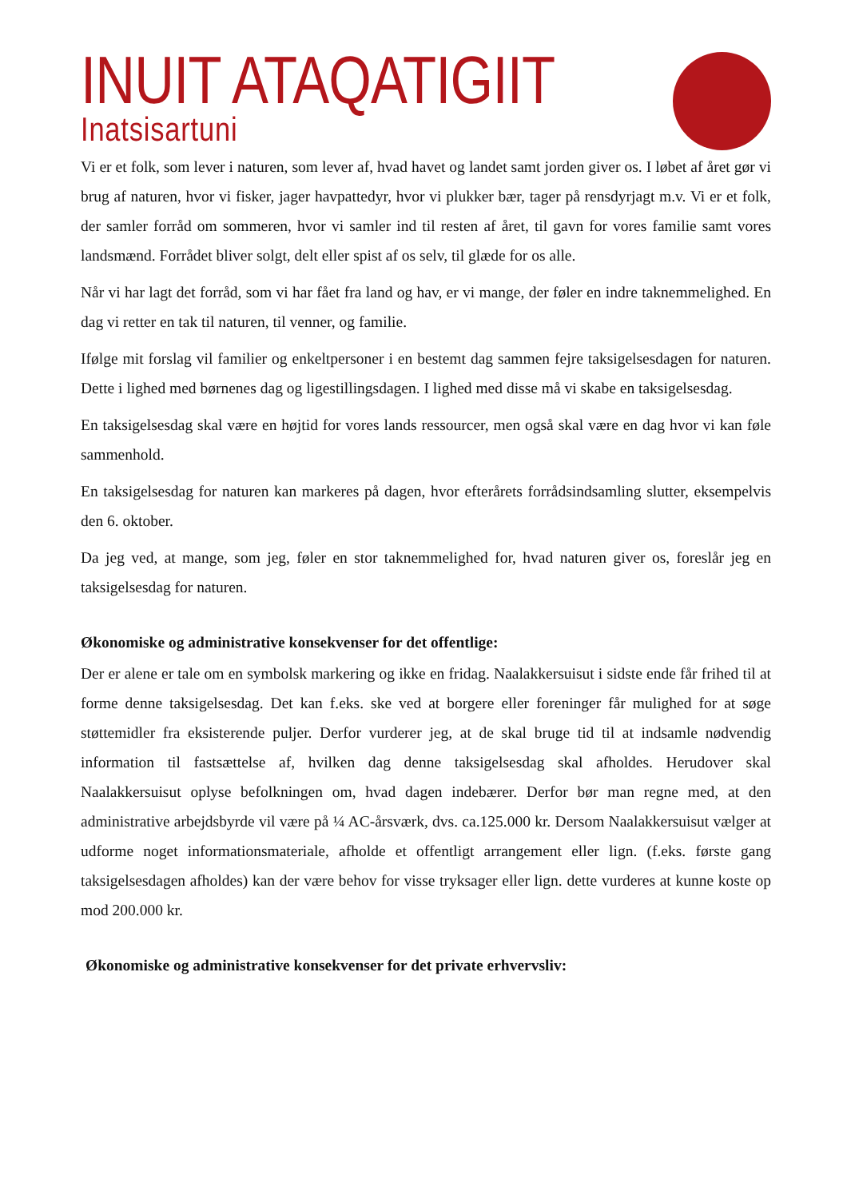INUIT ATAQATIGIIT
Inatsisartuni
Vi er et folk, som lever i naturen, som lever af, hvad havet og landet samt jorden giver os. I løbet af året gør vi brug af naturen, hvor vi fisker, jager havpattedyr, hvor vi plukker bær, tager på rensdyrjagt m.v. Vi er et folk, der samler forråd om sommeren, hvor vi samler ind til resten af året, til gavn for vores familie samt vores landsmænd. Forrådet bliver solgt, delt eller spist af os selv, til glæde for os alle.
Når vi har lagt det forråd, som vi har fået fra land og hav, er vi mange, der føler en indre taknemmelighed. En dag vi retter en tak til naturen, til venner, og familie.
Ifølge mit forslag vil familier og enkeltpersoner i en bestemt dag sammen fejre taksigelsesdagen for naturen. Dette i lighed med børnenes dag og ligestillingsdagen. I lighed med disse må vi skabe en taksigelsesdag.
En taksigelsesdag skal være en højtid for vores lands ressourcer, men også skal være en dag hvor vi kan føle sammenhold.
En taksigelsesdag for naturen kan markeres på dagen, hvor efterårets forrådsindsamling slutter, eksempelvis den 6. oktober.
Da jeg ved, at mange, som jeg, føler en stor taknemmelighed for, hvad naturen giver os, foreslår jeg en taksigelsesdag for naturen.
Økonomiske og administrative konsekvenser for det offentlige:
Der er alene er tale om en symbolsk markering og ikke en fridag. Naalakkersuisut i sidste ende får frihed til at forme denne taksigelsesdag. Det kan f.eks. ske ved at borgere eller foreninger får mulighed for at søge støttemidler fra eksisterende puljer. Derfor vurderer jeg, at de skal bruge tid til at indsamle nødvendig information til fastsættelse af, hvilken dag denne taksigelsesdag skal afholdes. Herudover skal Naalakkersuisut oplyse befolkningen om, hvad dagen indebærer. Derfor bør man regne med, at den administrative arbejdsbyrde vil være på ¼ AC-årsværk, dvs. ca.125.000 kr. Dersom Naalakkersuisut vælger at udforme noget informationsmateriale, afholde et offentligt arrangement eller lign. (f.eks. første gang taksigelsesdagen afholdes) kan der være behov for visse tryksager eller lign. dette vurderes at kunne koste op mod 200.000 kr.
Økonomiske og administrative konsekvenser for det private erhvervsliv: